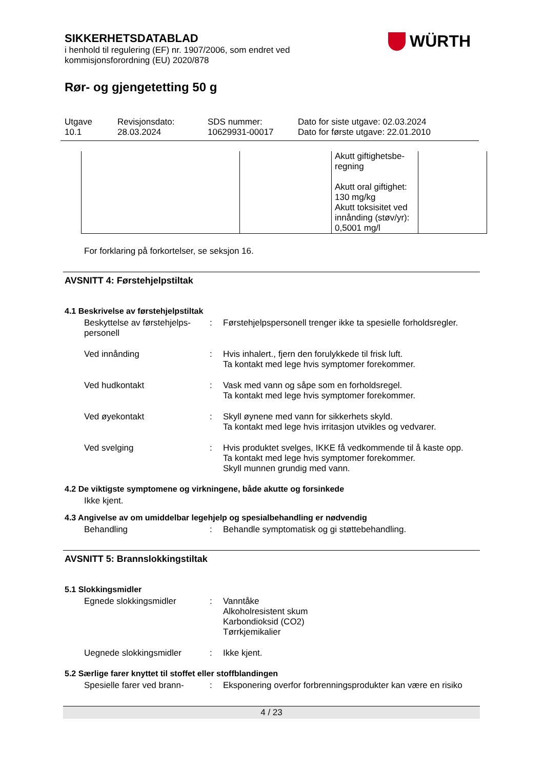WÜRTH
SIKKERHETSDATABLAD
i henhold til regulering (EF) nr. 1907/2006, som endret ved
kommisjonsforordning (EU) 2020/878
Rør- og gjengetetting 50 g
Utgave
10.1
Revisjonsdato:
28.03.2024
SDS nummer:
10629931-00017
Dato for siste utgave: 02.03.2024
Dato for første utgave: 22.01.2010
| | | Akutt giftighetsbe- regning Akutt oral giftighet: 130 mg/kg Akutt toksisitet ved innånding (støv/yr): 0,5001 mg/l | |
For forklaring på forkortelser, se seksjon 16.
AVSNITT 4: Førstehjelpstiltak
4.1 Beskrivelse av førstehjelpstiltak
Beskyttelse av førstehjelps-personell
: Førstehjelpspersonell trenger ikke ta spesielle forholdsregler.
Ved innånding : Hvis inhalert., fjern den forulykkede til frisk luft.
Ta kontakt med lege hvis symptomer forekommer.
Ved hudkontakt : Vask med vann og såpe som en forholdsregel.
Ta kontakt med lege hvis symptomer forekommer.
Ved øyekontakt : Skyll øynene med vann for sikkerhets skyld.
Ta kontakt med lege hvis irritasjon utvikles og vedvarer.
Ved svelging : Hvis produktet svelges, IKKE få vedkommende til å kaste opp.
Ta kontakt med lege hvis symptomer forekommer.
Skyll munnen grundig med vann.
4.2 De viktigste symptomene og virkningene, både akutte og forsinkede
Ikke kjent.
4.3 Angivelse av om umiddelbar legehjelp og spesialbehandling er nødvendig
Behandling : Behandle symptomatisk og gi støttebehandling.
AVSNITT 5: Brannslokkingstiltak
5.1 Slokkingsmidler
Egnede slokkingsmidler : Vanntåke
Alkoholresistent skum
Karbondioksid (CO2)
Tørrkjemikalier
Uegnede slokkingsmidler : Ikke kjent.
5.2 Særlige farer knyttet til stoffet eller stoffblandingen
Spesielle farer ved brann-
: Eksponering overfor forbrenningsprodukter kan være en risiko
4 / 23